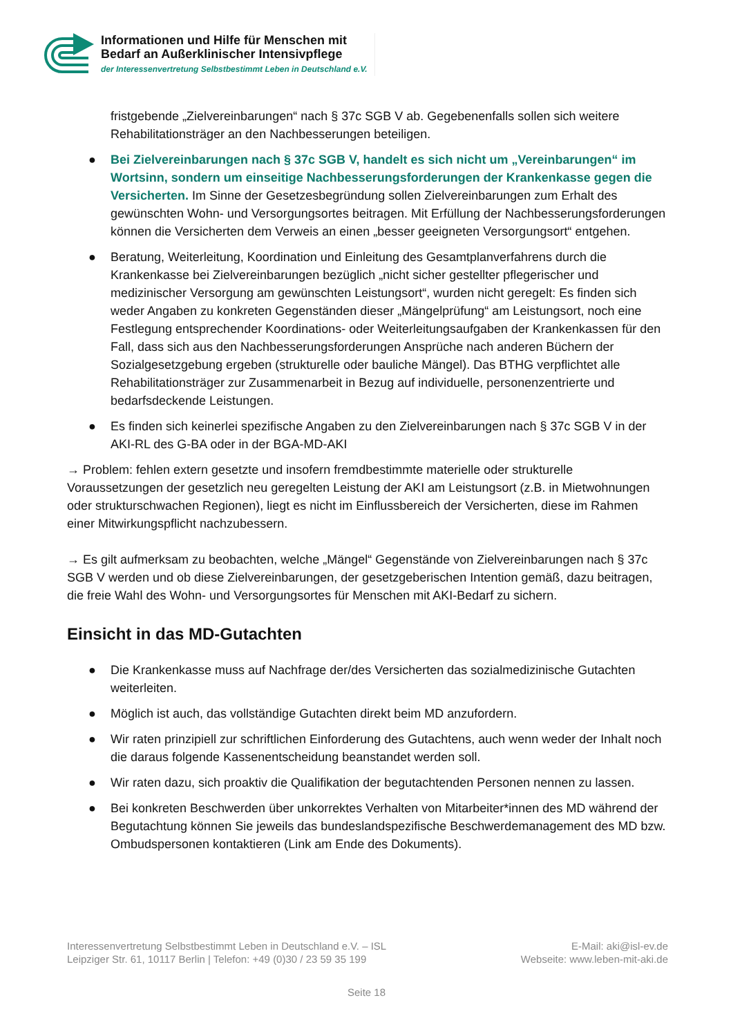Informationen und Hilfe für Menschen mit
Bedarf an Außerklinischer Intensivpflege
der Interessenvertretung Selbstbestimmt Leben in Deutschland e.V.
fristgebende „Zielvereinbarungen“ nach § 37c SGB V ab. Gegebenenfalls sollen sich weitere Rehabilitationsträger an den Nachbesserungen beteiligen.
● Bei Zielvereinbarungen nach § 37c SGB V, handelt es sich nicht um „Vereinbarungen“ im Wortsinn, sondern um einseitige Nachbesserungsforderungen der Krankenkasse gegen die Versicherten. Im Sinne der Gesetzesbegründung sollen Zielvereinbarungen zum Erhalt des gewünschten Wohn- und Versorgungsortes beitragen. Mit Erfüllung der Nachbesserungsforderungen können die Versicherten dem Verweis an einen „besser geeigneten Versorgungsort“ entgehen.
● Beratung, Weiterleitung, Koordination und Einleitung des Gesamtplanverfahrens durch die Krankenkasse bei Zielvereinbarungen bezüglich „nicht sicher gestellter pflegerischer und medizinischer Versorgung am gewünschten Leistungsort“, wurden nicht geregelt: Es finden sich weder Angaben zu konkreten Gegenständen dieser „Mängelprüfung“ am Leistungsort, noch eine Festlegung entsprechender Koordinations- oder Weiterleitungsaufgaben der Krankenkassen für den Fall, dass sich aus den Nachbesserungsforderungen Ansprüche nach anderen Büchern der Sozialgesetzgebung ergeben (strukturelle oder bauliche Mängel). Das BTHG verpflichtet alle Rehabilitationsträger zur Zusammenarbeit in Bezug auf individuelle, personenzentrierte und bedarfsdeckende Leistungen.
● Es finden sich keinerlei spezifische Angaben zu den Zielvereinbarungen nach § 37c SGB V in der AKI-RL des G-BA oder in der BGA-MD-AKI
→ Problem: fehlen extern gesetzte und insofern fremdbestimmte materielle oder strukturelle Voraussetzungen der gesetzlich neu geregelten Leistung der AKI am Leistungsort (z.B. in Mietwohnungen oder strukturschwachen Regionen), liegt es nicht im Einflussbereich der Versicherten, diese im Rahmen einer Mitwirkungspflicht nachzubessern.
→ Es gilt aufmerksam zu beobachten, welche „Mängel“ Gegenstände von Zielvereinbarungen nach § 37c SGB V werden und ob diese Zielvereinbarungen, der gesetzgeberischen Intention gemäß, dazu beitragen, die freie Wahl des Wohn- und Versorgungsortes für Menschen mit AKI-Bedarf zu sichern.
Einsicht in das MD-Gutachten
● Die Krankenkasse muss auf Nachfrage der/des Versicherten das sozialmedizinische Gutachten weiterleiten.
● Möglich ist auch, das vollständige Gutachten direkt beim MD anzufordern.
● Wir raten prinzipiell zur schriftlichen Einforderung des Gutachtens, auch wenn weder der Inhalt noch die daraus folgende Kassenentscheidung beanstandet werden soll.
● Wir raten dazu, sich proaktiv die Qualifikation der begutachtenden Personen nennen zu lassen.
● Bei konkreten Beschwerden über unkorrektes Verhalten von Mitarbeiter*innen des MD während der Begutachtung können Sie jeweils das bundeslandspezifische Beschwerdemanagement des MD bzw. Ombudspersonen kontaktieren (Link am Ende des Dokuments).
Interessenvertretung Selbstbestimmt Leben in Deutschland e.V. – ISL
Leipziger Str. 61, 10117 Berlin | Telefon: +49 (0)30 / 23 59 35 199
E-Mail: aki@isl-ev.de
Webseite: www.leben-mit-aki.de
Seite 18